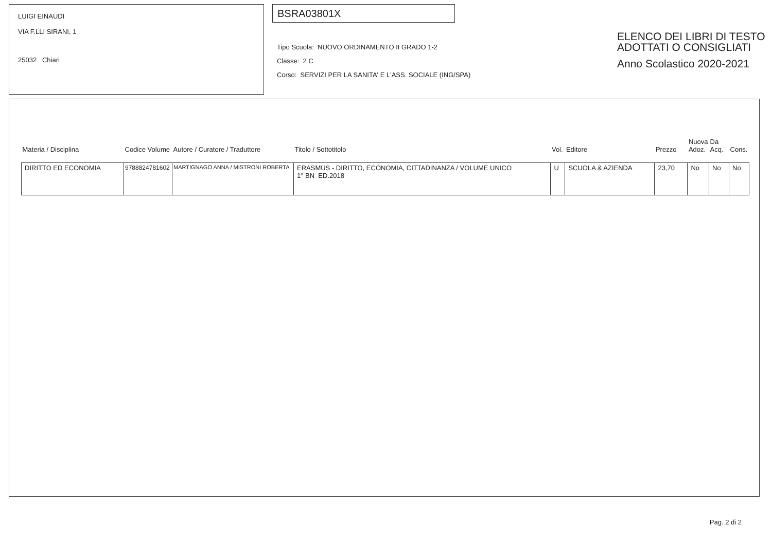LUIGI EINAUDI
VIA F.LLI SIRANI, 1
25032 Chiari
BSRA03801X
Tipo Scuola: NUOVO ORDINAMENTO II GRADO 1-2
Classe: 2 C
Corso: SERVIZI PER LA SANITA' E L'ASS. SOCIALE (ING/SPA)
ELENCO DEI LIBRI DI TESTO
ADOTTATI O CONSIGLIATI
Anno Scolastico 2020-2021
| Materia / Disciplina | Codice Volume | Autore / Curatore / Traduttore | Titolo / Sottotitolo | Vol. | Editore | Prezzo | Nuova Adoz. | Da Acq. | Cons. |
| --- | --- | --- | --- | --- | --- | --- | --- | --- | --- |
| DIRITTO ED ECONOMIA | 9788824781602 | MARTIGNAGO ANNA / MISTRONI ROBERTA | ERASMUS - DIRITTO, ECONOMIA, CITTADINANZA / VOLUME UNICO 1° BN ED.2018 | U | SCUOLA & AZIENDA | 23,70 | No | No | No |
Pag. 2 di 2